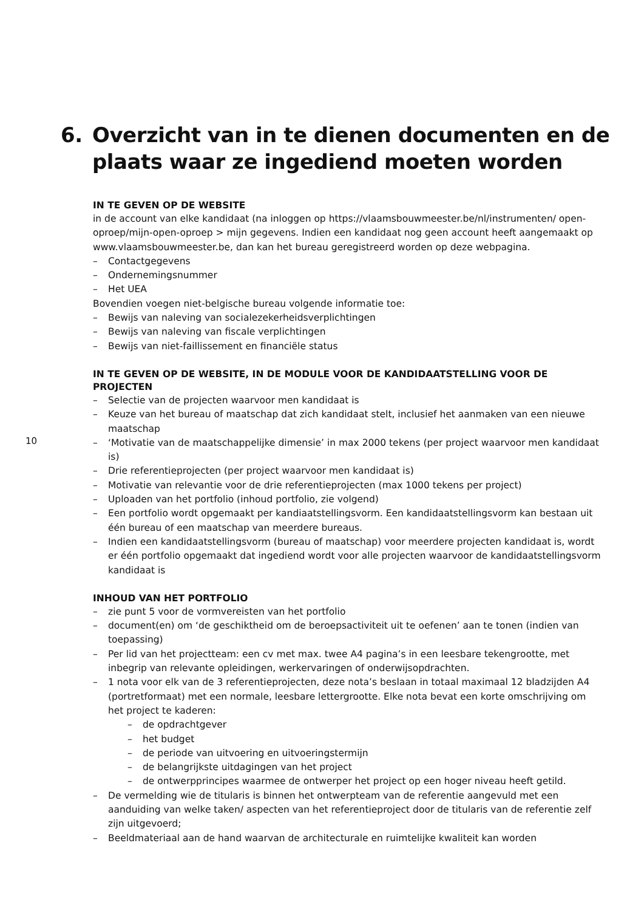6. Overzicht van in te dienen documenten en de plaats waar ze ingediend moeten worden
IN TE GEVEN OP DE WEBSITE
in de account van elke kandidaat (na inloggen op https://vlaamsbouwmeester.be/nl/instrumenten/ open-oproep/mijn-open-oproep > mijn gegevens. Indien een kandidaat nog geen account heeft aan­gemaakt op www.vlaamsbouwmeester.be, dan kan het bureau geregistreerd worden op deze webpa­gina.
– Contactgegevens
– Ondernemingsnummer
– Het UEA
Bovendien voegen niet-belgische bureau volgende informatie toe:
– Bewijs van naleving van socialezekerheidsverplichtingen
– Bewijs van naleving van fiscale verplichtingen
– Bewijs van niet-faillissement en financiële status
IN TE GEVEN OP DE WEBSITE, IN DE MODULE VOOR DE KANDIDAATSTELLING VOOR DE PROJECTEN
– Selectie van de projecten waarvoor men kandidaat is
– Keuze van het bureau of maatschap dat zich kandidaat stelt, inclusief het aanmaken van een nieuwe maatschap
– ‘Motivatie van de maatschappelijke dimensie’ in max 2000 tekens (per project waarvoor men kandidaat is)
– Drie referentieprojecten (per project waarvoor men kandidaat is)
– Motivatie van relevantie voor de drie referentieprojecten (max 1000 tekens per project)
– Uploaden van het portfolio (inhoud portfolio, zie volgend)
– Een portfolio wordt opgemaakt per kandiaatstellingsvorm. Een kandidaatstellingsvorm kan bestaan uit één bureau of een maatschap van meerdere bureaus.
– Indien een kandidaatstellingsvorm (bureau of maatschap) voor meerdere projecten kandidaat is, wordt er één portfolio opgemaakt dat ingediend wordt voor alle projecten waarvoor de kandidaatstellingsvorm kandidaat is
INHOUD VAN HET PORTFOLIO
– zie punt 5 voor de vormvereisten van het portfolio
– document(en) om ‘de geschiktheid om de beroepsactiviteit uit te oefenen’ aan te tonen (indien van toepassing)
– Per lid van het projectteam: een cv met max. twee A4 pagina’s in een leesbare tekengrootte, met inbegrip van relevante opleidingen, werkervaringen of onderwijsopdrachten.
– 1 nota voor elk van de 3 referentieprojecten, deze nota’s beslaan in totaal maximaal 12 bladzijden A4 (portretformaat) met een normale, leesbare lettergrootte. Elke nota bevat een korte omschrijving om het project te kaderen:
– de opdrachtgever
– het budget
– de periode van uitvoering en uitvoeringstermijn
– de belangrijkste uitdagingen van het project
– de ontwerpprincipes waarmee de ontwerper het project op een hoger niveau heeft getild.
– De vermelding wie de titularis is binnen het ontwerpteam van de referentie aangevuld met een aanduiding van welke taken/ aspecten van het referentieproject door de titularis van de referentie zelf zijn uitgevoerd;
– Beeldmateriaal aan de hand waarvan de architecturale en ruimtelijke kwaliteit kan worden
10